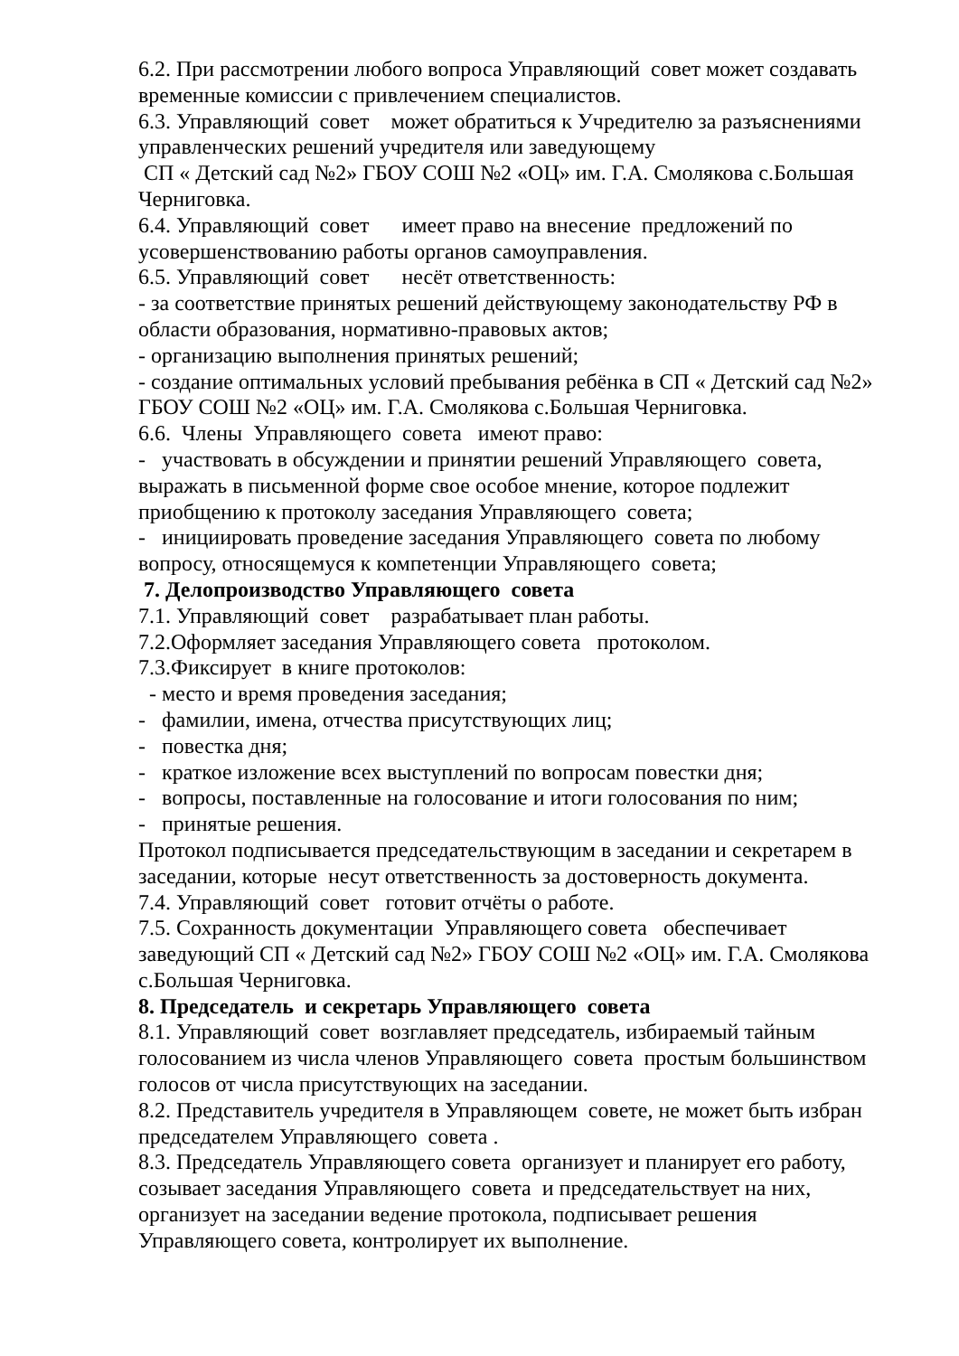6.2. При рассмотрении любого вопроса Управляющий совет может создавать временные комиссии с привлечением специалистов.
6.3. Управляющий совет может обратиться к Учредителю за разъяснениями управленческих решений учредителя или заведующему СП « Детский сад №2» ГБОУ СОШ №2 «ОЦ» им. Г.А. Смолякова с.Большая Черниговка.
6.4. Управляющий совет имеет право на внесение предложений по усовершенствованию работы органов самоуправления.
6.5. Управляющий совет несёт ответственность:
- за соответствие принятых решений действующему законодательству РФ в области образования, нормативно-правовых актов;
- организацию выполнения принятых решений;
- создание оптимальных условий пребывания ребёнка в СП « Детский сад №2» ГБОУ СОШ №2 «ОЦ» им. Г.А. Смолякова с.Большая Черниговка.
6.6. Члены Управляющего совета имеют право:
- участвовать в обсуждении и принятии решений Управляющего совета, выражать в письменной форме свое особое мнение, которое подлежит приобщению к протоколу заседания Управляющего совета;
- инициировать проведение заседания Управляющего совета по любому вопросу, относящемуся к компетенции Управляющего совета;
7. Делопроизводство Управляющего совета
7.1. Управляющий совет разрабатывает план работы.
7.2.Оформляет заседания Управляющего совета протоколом.
7.3.Фиксирует в книге протоколов:
- место и время проведения заседания;
- фамилии, имена, отчества присутствующих лиц;
- повестка дня;
- краткое изложение всех выступлений по вопросам повестки дня;
- вопросы, поставленные на голосование и итоги голосования по ним;
- принятые решения.
Протокол подписывается председательствующим в заседании и секретарем в заседании, которые несут ответственность за достоверность документа.
7.4. Управляющий совет готовит отчёты о работе.
7.5. Сохранность документации Управляющего совета обеспечивает заведующий СП « Детский сад №2» ГБОУ СОШ №2 «ОЦ» им. Г.А. Смолякова с.Большая Черниговка.
8. Председатель и секретарь Управляющего совета
8.1. Управляющий совет возглавляет председатель, избираемый тайным голосованием из числа членов Управляющего совета простым большинством голосов от числа присутствующих на заседании.
8.2. Представитель учредителя в Управляющем совете, не может быть избран председателем Управляющего совета .
8.3. Председатель Управляющего совета организует и планирует его работу, созывает заседания Управляющего совета и председательствует на них, организует на заседании ведение протокола, подписывает решения Управляющего совета, контролирует их выполнение.